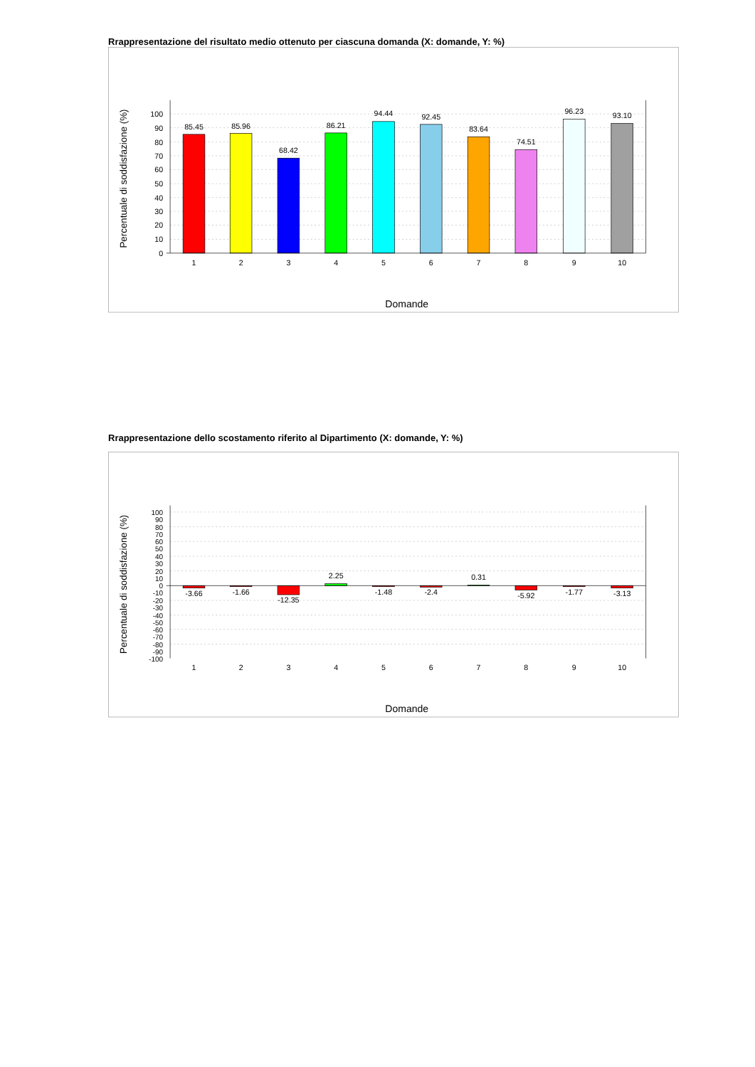Rrappresentazione del risultato medio ottenuto per ciascuna domanda (X: domande, Y: %)
85.45
85.96
68.42
86.21
94.44
92.45
83.64
74.51
96.23
93.10
1
2
3
4
5
6
7
8
9
10
100
90
80
70
60
50
40
30
20
10
0
Percentuale di soddisfazione (%)
Domande
Rrappresentazione dello scostamento riferito al Dipartimento (X: domande, Y: %)
-3.66
-1.66
-12.35
2.25
-1.48
-2.4
0.31
-5.92
-1.77
-3.13
1
2
3
4
5
6
7
8
9
10
100
90
80
70
60
50
40
30
20
10
0
-10
-20
-30
-40
-50
-60
-70
-80
-90
-100
Percentuale di soddisfazione (%)
Domande